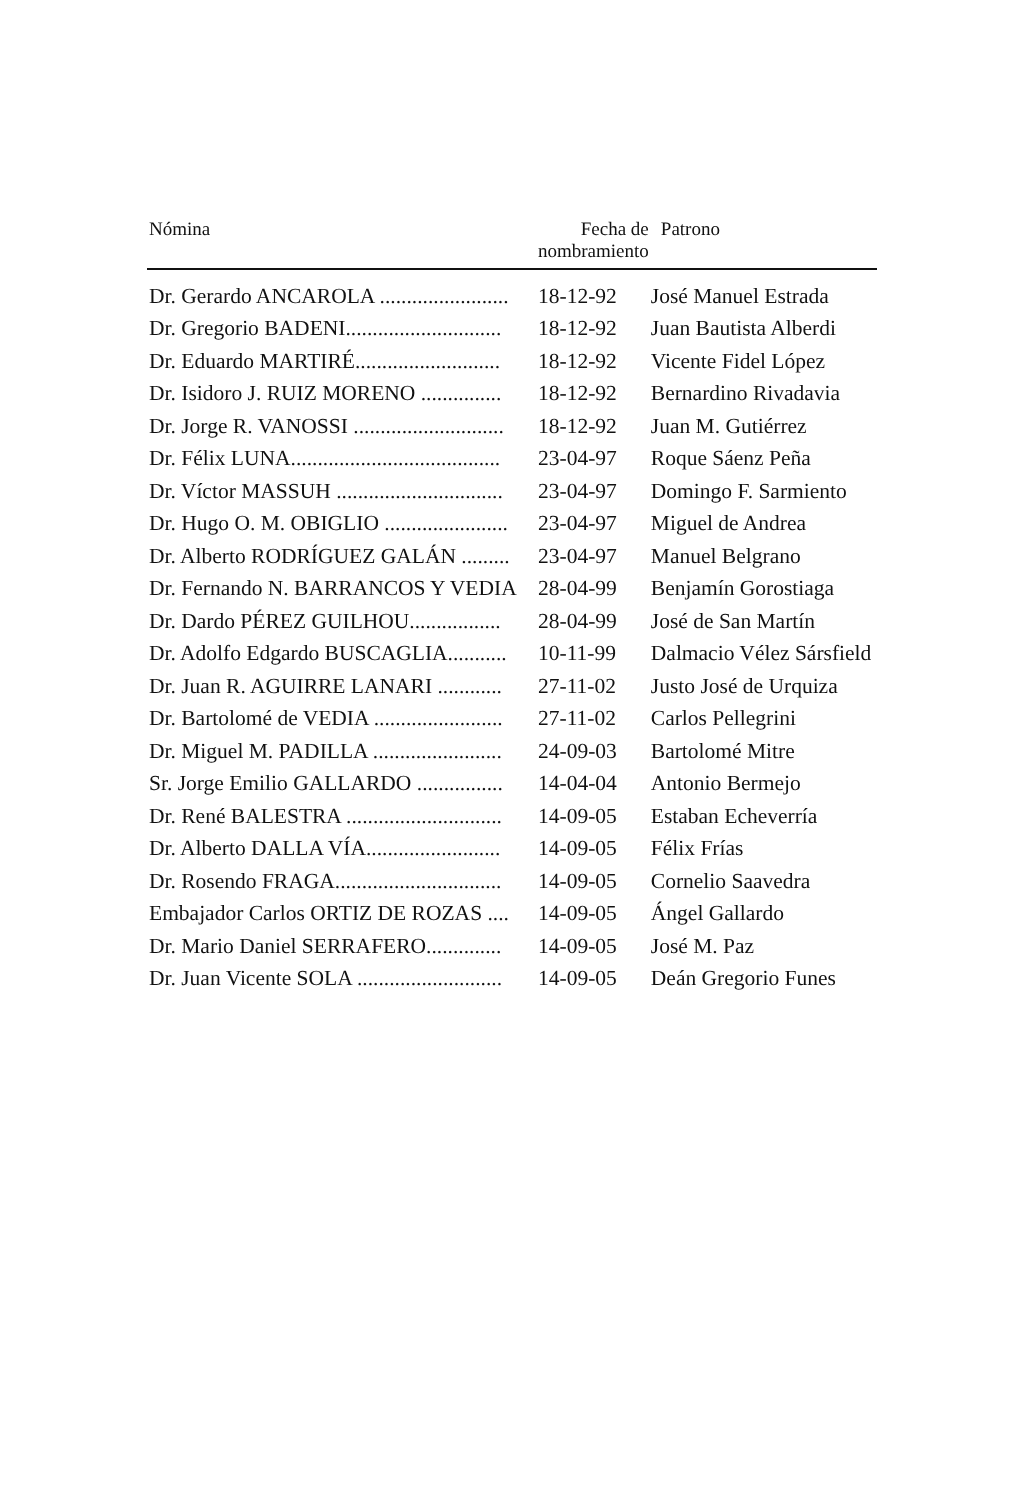| Nómina | Fecha de nombramiento | Patrono |
| --- | --- | --- |
| Dr. Gerardo ANCAROLA ........................ | 18-12-92 | José Manuel Estrada |
| Dr. Gregorio BADENI............................. | 18-12-92 | Juan Bautista Alberdi |
| Dr. Eduardo MARTIRÉ........................... | 18-12-92 | Vicente Fidel López |
| Dr. Isidoro J. RUIZ MORENO ............... | 18-12-92 | Bernardino Rivadavia |
| Dr. Jorge R. VANOSSI ............................ | 18-12-92 | Juan M. Gutiérrez |
| Dr. Félix LUNA....................................... | 23-04-97 | Roque Sáenz Peña |
| Dr. Víctor MASSUH ............................... | 23-04-97 | Domingo F. Sarmiento |
| Dr. Hugo O. M. OBIGLIO ....................... | 23-04-97 | Miguel de Andrea |
| Dr. Alberto RODRÍGUEZ GALÁN ......... | 23-04-97 | Manuel Belgrano |
| Dr. Fernando N. BARRANCOS Y VEDIA | 28-04-99 | Benjamín Gorostiaga |
| Dr. Dardo PÉREZ GUILHOU................. | 28-04-99 | José de San Martín |
| Dr. Adolfo Edgardo BUSCAGLIA........... | 10-11-99 | Dalmacio Vélez Sársfield |
| Dr. Juan R. AGUIRRE LANARI ............ | 27-11-02 | Justo José de Urquiza |
| Dr. Bartolomé de VEDIA ........................ | 27-11-02 | Carlos Pellegrini |
| Dr. Miguel M. PADILLA ........................ | 24-09-03 | Bartolomé Mitre |
| Sr. Jorge Emilio GALLARDO ................ | 14-04-04 | Antonio Bermejo |
| Dr. René BALESTRA ............................. | 14-09-05 | Estaban Echeverría |
| Dr. Alberto DALLA VÍA......................... | 14-09-05 | Félix Frías |
| Dr. Rosendo FRAGA............................... | 14-09-05 | Cornelio Saavedra |
| Embajador Carlos ORTIZ DE ROZAS .... | 14-09-05 | Ángel Gallardo |
| Dr. Mario Daniel SERRAFERO.............. | 14-09-05 | José M. Paz |
| Dr. Juan Vicente SOLA ........................... | 14-09-05 | Deán Gregorio Funes |